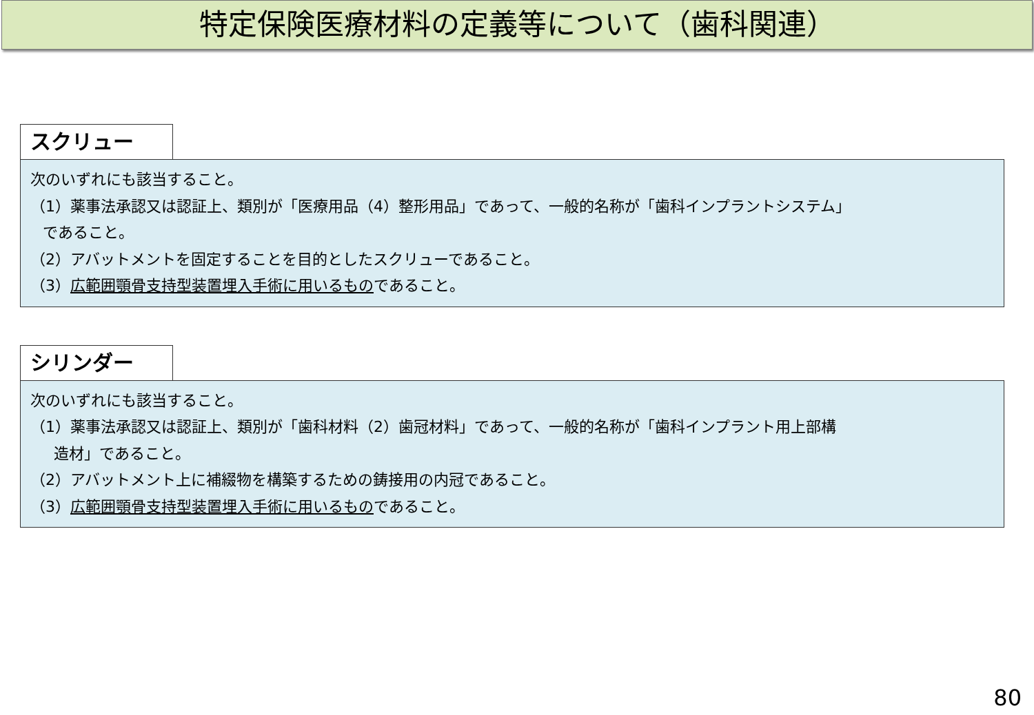特定保険医療材料の定義等について（歯科関連）
スクリュー
次のいずれにも該当すること。
（1）薬事法承認又は認証上、類別が「医療用品（4）整形用品」であって、一般的名称が「歯科インプラントシステム」
であること。
（2）アバットメントを固定することを目的としたスクリューであること。
（3）広範囲顎骨支持型装置埋入手術に用いるものであること。
シリンダー
次のいずれにも該当すること。
（1）薬事法承認又は認証上、類別が「歯科材料（2）歯冠材料」であって、一般的名称が「歯科インプラント用上部構
造材」であること。
（2）アバットメント上に補綴物を構築するための鋳接用の内冠であること。
（3）広範囲顎骨支持型装置埋入手術に用いるものであること。
80